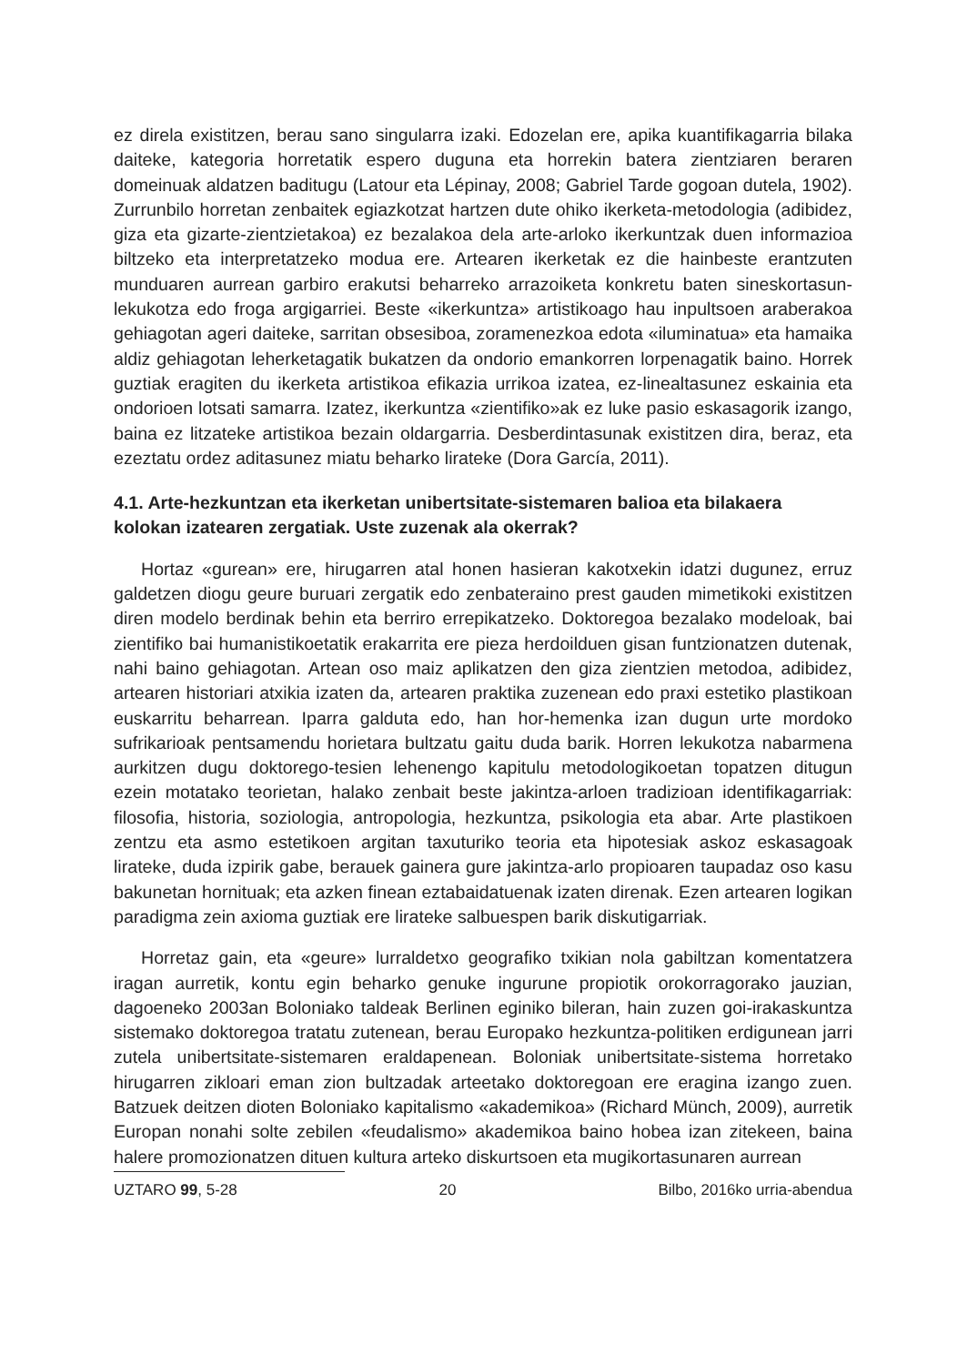ez direla existitzen, berau sano singularra izaki. Edozelan ere, apika kuantifikagarria bilaka daiteke, kategoria horretatik espero duguna eta horrekin batera zientziaren beraren domeinuak aldatzen baditugu (Latour eta Lépinay, 2008; Gabriel Tarde gogoan dutela, 1902). Zurrunbilo horretan zenbaitek egiazkotzat hartzen dute ohiko ikerketa-metodologia (adibidez, giza eta gizarte-zientzietakoa) ez bezalakoa dela arte-arloko ikerkuntzak duen informazioa biltzeko eta interpretatzeko modua ere. Artearen ikerketak ez die hainbeste erantzuten munduaren aurrean garbiro erakutsi beharreko arrazoiketa konkretu baten sineskortasun-lekukotza edo froga argigarriei. Beste «ikerkuntza» artistikoago hau inpultsoen araberakoa gehiagotan ageri daiteke, sarritan obsesiboa, zoramenezkoa edota «iluminatua» eta hamaika aldiz gehiagotan leherketagatik bukatzen da ondorio emankorren lorpenagatik baino. Horrek guztiak eragiten du ikerketa artistikoa efikazia urrikoa izatea, ez-linealtasunez eskainia eta ondorioen lotsati samarra. Izatez, ikerkuntza «zientifiko»ak ez luke pasio eskasagorik izango, baina ez litzateke artistikoa bezain oldargarria. Desberdintasunak existitzen dira, beraz, eta ezeztatu ordez aditasunez miatu beharko lirateke (Dora García, 2011).
4.1. Arte-hezkuntzan eta ikerketan unibertsitate-sistemaren balioa eta bilakaera kolokan izatearen zergatiak. Uste zuzenak ala okerrak?
Hortaz «gurean» ere, hirugarren atal honen hasieran kakotxekin idatzi dugunez, erruz galdetzen diogu geure buruari zergatik edo zenbateraino prest gauden mimetikoki existitzen diren modelo berdinak behin eta berriro errepikatzeko. Doktoregoa bezalako modeloak, bai zientifiko bai humanistikoetatik erakarrita ere pieza herdoilduen gisan funtzionatzen dutenak, nahi baino gehiagotan. Artean oso maiz aplikatzen den giza zientzien metodoa, adibidez, artearen historiari atxikia izaten da, artearen praktika zuzenean edo praxi estetiko plastikoan euskarritu beharrean. Iparra galduta edo, han hor-hemenka izan dugun urte mordoko sufrikarioak pentsamendu horietara bultzatu gaitu duda barik. Horren lekukotza nabarmena aurkitzen dugu doktorego-tesien lehenengo kapitulu metodologikoetan topatzen ditugun ezein motatako teorietan, halako zenbait beste jakintza-arloen tradizioan identifikagarriak: filosofia, historia, soziologia, antropologia, hezkuntza, psikologia eta abar. Arte plastikoen zentzu eta asmo estetikoen argitan taxuturiko teoria eta hipotesiak askoz eskasagoak lirateke, duda izpirik gabe, berauek gainera gure jakintza-arlo propioaren taupadaz oso kasu bakunetan hornituak; eta azken finean eztabaidatuenak izaten direnak. Ezen artearen logikan paradigma zein axioma guztiak ere lirateke salbuespen barik diskutigarriak.
Horretaz gain, eta «geure» lurraldetxo geografiko txikian nola gabiltzan komentatzera iragan aurretik, kontu egin beharko genuke ingurune propiotik orokorragorako jauzian, dagoeneko 2003an Boloniako taldeak Berlinen eginiko bileran, hain zuzen goi-irakaskuntza sistemako doktoregoa tratatu zutenean, berau Europako hezkuntza-politiken erdigunean jarri zutela unibertsitate-sistemaren eraldapenean. Boloniak unibertsitate-sistema horretako hirugarren zikloari eman zion bultzadak arteetako doktoregoan ere eragina izango zuen. Batzuek deitzen dioten Boloniako kapitalismo «akademikoa» (Richard Münch, 2009), aurretik Europan nonahi solte zebilen «feudalismo» akademikoa baino hobea izan zitekeen, baina halere promozionatzen dituen kultura arteko diskurtsoen eta mugikortasunaren aurrean
UZTARO 99, 5-28 20 Bilbo, 2016ko urria-abendua